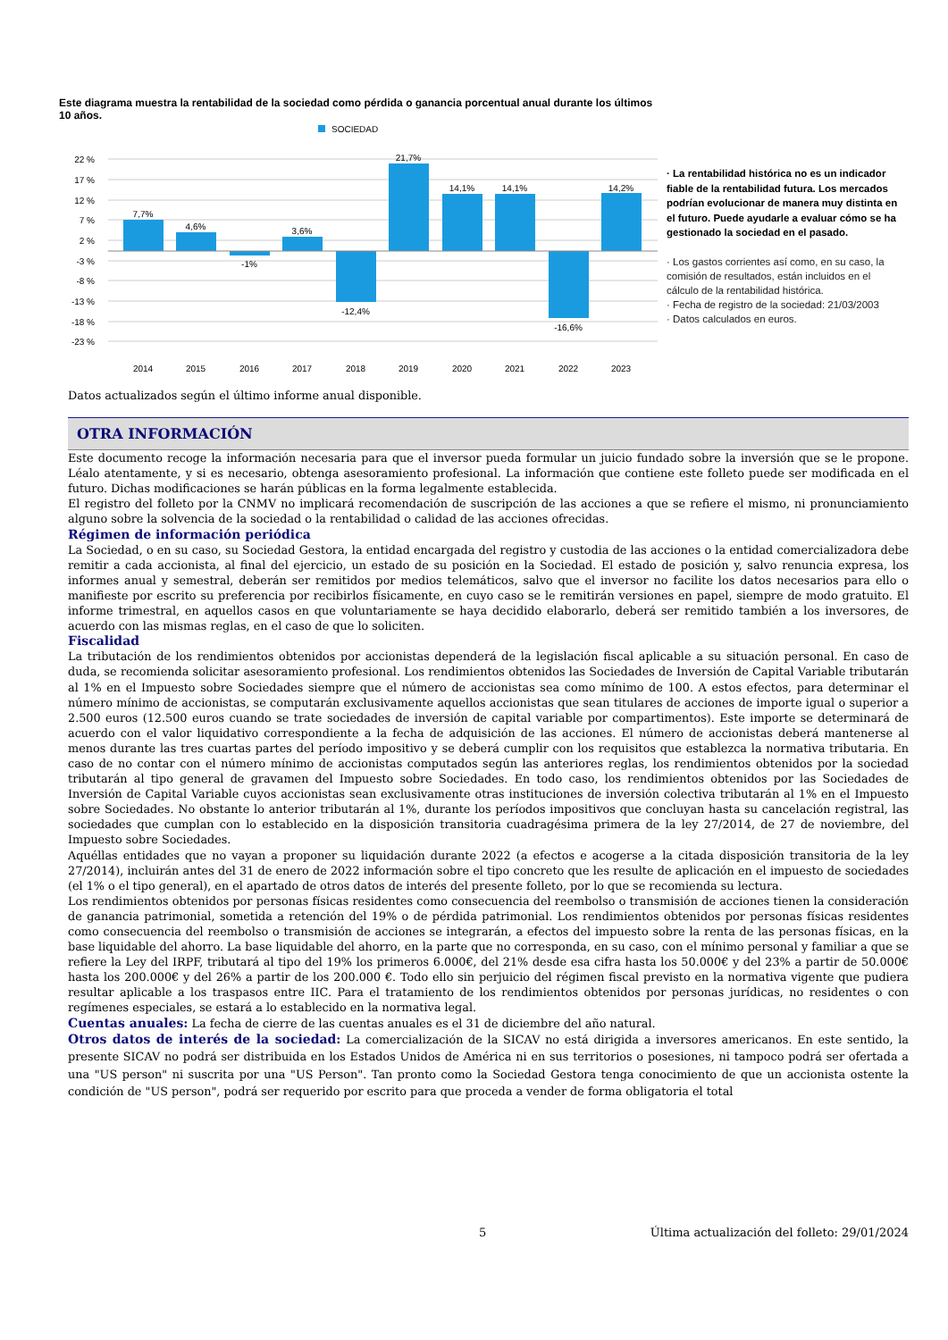Este diagrama muestra la rentabilidad de la sociedad como pérdida o ganancia porcentual anual durante los últimos 10 años.
SOCIEDAD
22 %
17 %
12 %
7 %
2 %
-3 %
-8 %
-13 %
-18 %
-23 %
7,7%
4,6%
-1%
3,6%
-12,4%
21,7%
14,1%
14,1%
-16,6%
14,2%
2014
2015
2016
2017
2018
2019
2020
2021
2022
2023
· La rentabilidad histórica no es un indicador fiable de la rentabilidad futura. Los mercados podrían evolucionar de manera muy distinta en el futuro. Puede ayudarle a evaluar cómo se ha gestionado la sociedad en el pasado.
· Los gastos corrientes así como, en su caso, la comisión de resultados, están incluidos en el cálculo de la rentabilidad histórica.
· Fecha de registro de la sociedad: 21/03/2003
· Datos calculados en euros.
Datos actualizados según el último informe anual disponible.
OTRA INFORMACIÓN
Este documento recoge la información necesaria para que el inversor pueda formular un juicio fundado sobre la inversión que se le propone. Léalo atentamente, y si es necesario, obtenga asesoramiento profesional. La información que contiene este folleto puede ser modificada en el futuro. Dichas modificaciones se harán públicas en la forma legalmente establecida.
El registro del folleto por la CNMV no implicará recomendación de suscripción de las acciones a que se refiere el mismo, ni pronunciamiento alguno sobre la solvencia de la sociedad o la rentabilidad o calidad de las acciones ofrecidas.
Régimen de información periódica
La Sociedad, o en su caso, su Sociedad Gestora, la entidad encargada del registro y custodia de las acciones o la entidad comercializadora debe remitir a cada accionista, al final del ejercicio, un estado de su posición en la Sociedad. El estado de posición y, salvo renuncia expresa, los informes anual y semestral, deberán ser remitidos por medios telemáticos, salvo que el inversor no facilite los datos necesarios para ello o manifieste por escrito su preferencia por recibirlos físicamente, en cuyo caso se le remitirán versiones en papel, siempre de modo gratuito. El informe trimestral, en aquellos casos en que voluntariamente se haya decidido elaborarlo, deberá ser remitido también a los inversores, de acuerdo con las mismas reglas, en el caso de que lo soliciten.
Fiscalidad
La tributación de los rendimientos obtenidos por accionistas dependerá de la legislación fiscal aplicable a su situación personal. En caso de duda, se recomienda solicitar asesoramiento profesional. Los rendimientos obtenidos las Sociedades de Inversión de Capital Variable tributarán al 1% en el Impuesto sobre Sociedades siempre que el número de accionistas sea como mínimo de 100. A estos efectos, para determinar el número mínimo de accionistas, se computarán exclusivamente aquellos accionistas que sean titulares de acciones de importe igual o superior a 2.500 euros (12.500 euros cuando se trate sociedades de inversión de capital variable por compartimentos). Este importe se determinará de acuerdo con el valor liquidativo correspondiente a la fecha de adquisición de las acciones. El número de accionistas deberá mantenerse al menos durante las tres cuartas partes del período impositivo y se deberá cumplir con los requisitos que establezca la normativa tributaria. En caso de no contar con el número mínimo de accionistas computados según las anteriores reglas, los rendimientos obtenidos por la sociedad tributarán al tipo general de gravamen del Impuesto sobre Sociedades. En todo caso, los rendimientos obtenidos por las Sociedades de Inversión de Capital Variable cuyos accionistas sean exclusivamente otras instituciones de inversión colectiva tributarán al 1% en el Impuesto sobre Sociedades. No obstante lo anterior tributarán al 1%, durante los períodos impositivos que concluyan hasta su cancelación registral, las sociedades que cumplan con lo establecido en la disposición transitoria cuadragésima primera de la ley 27/2014, de 27 de noviembre, del Impuesto sobre Sociedades.
Aquéllas entidades que no vayan a proponer su liquidación durante 2022 (a efectos e acogerse a la citada disposición transitoria de la ley 27/2014), incluirán antes del 31 de enero de 2022 información sobre el tipo concreto que les resulte de aplicación en el impuesto de sociedades (el 1% o el tipo general), en el apartado de otros datos de interés del presente folleto, por lo que se recomienda su lectura.
Los rendimientos obtenidos por personas físicas residentes como consecuencia del reembolso o transmisión de acciones tienen la consideración de ganancia patrimonial, sometida a retención del 19% o de pérdida patrimonial. Los rendimientos obtenidos por personas físicas residentes como consecuencia del reembolso o transmisión de acciones se integrarán, a efectos del impuesto sobre la renta de las personas físicas, en la base liquidable del ahorro. La base liquidable del ahorro, en la parte que no corresponda, en su caso, con el mínimo personal y familiar a que se refiere la Ley del IRPF, tributará al tipo del 19% los primeros 6.000€, del 21% desde esa cifra hasta los 50.000€ y del 23% a partir de 50.000€ hasta los 200.000€ y del 26% a partir de los 200.000 €. Todo ello sin perjuicio del régimen fiscal previsto en la normativa vigente que pudiera resultar aplicable a los traspasos entre IIC. Para el tratamiento de los rendimientos obtenidos por personas jurídicas, no residentes o con regímenes especiales, se estará a lo establecido en la normativa legal.
Cuentas anuales: La fecha de cierre de las cuentas anuales es el 31 de diciembre del año natural.
Otros datos de interés de la sociedad: La comercialización de la SICAV no está dirigida a inversores americanos. En este sentido, la presente SICAV no podrá ser distribuida en los Estados Unidos de América ni en sus territorios o posesiones, ni tampoco podrá ser ofertada a una "US person" ni suscrita por una "US Person". Tan pronto como la Sociedad Gestora tenga conocimiento de que un accionista ostente la condición de "US person", podrá ser requerido por escrito para que proceda a vender de forma obligatoria el total
5 Última actualización del folleto: 29/01/2024